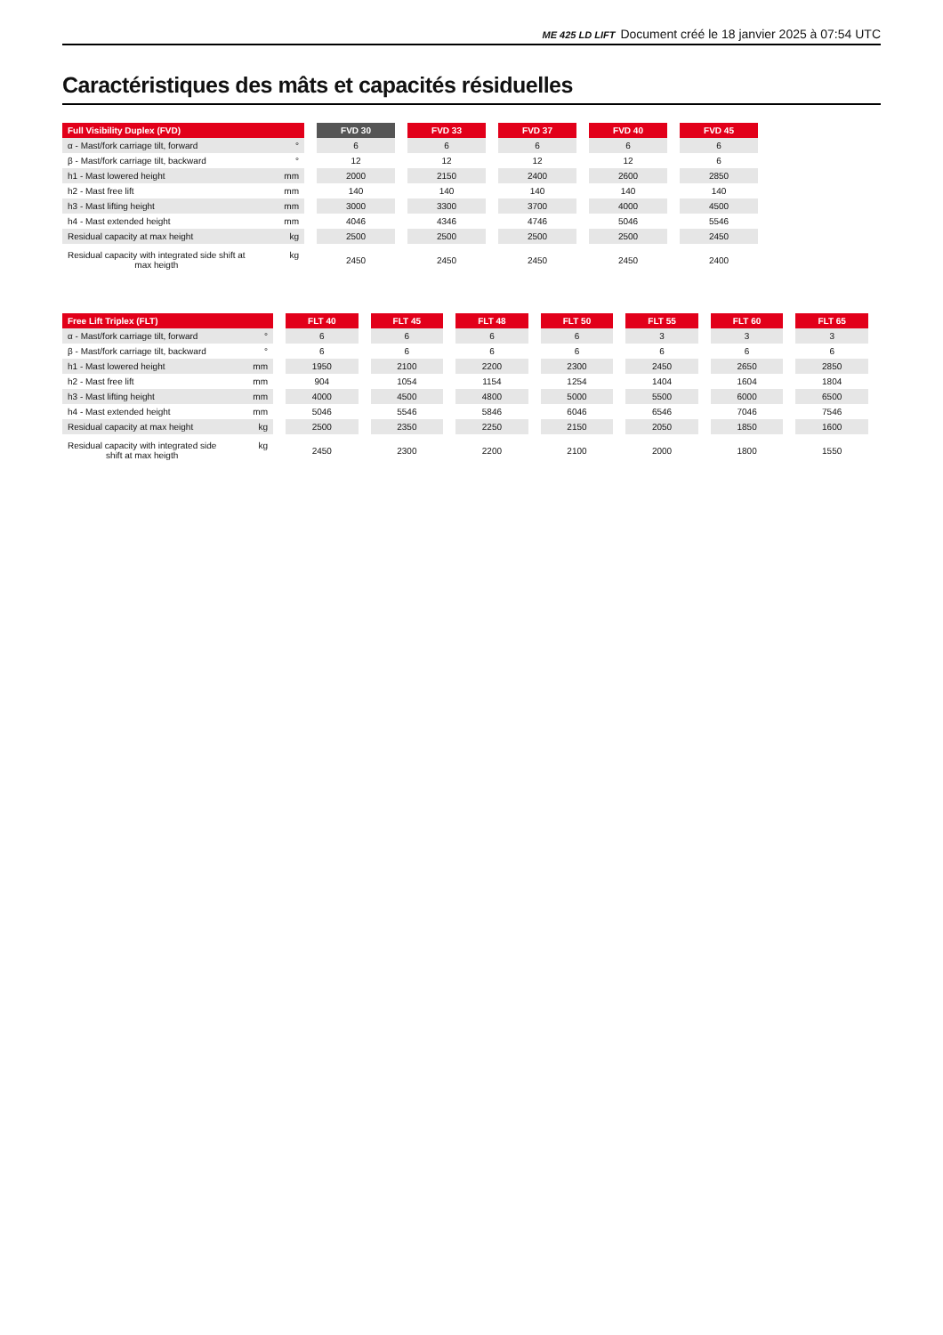ME 425 LD LIFT Document créé le 18 janvier 2025 à 07:54 UTC
Caractéristiques des mâts et capacités résiduelles
| Full Visibility Duplex (FVD) | FVD 30 | FVD 33 | FVD 37 | FVD 40 | FVD 45 |
| --- | --- | --- | --- | --- | --- |
| α - Mast/fork carriage tilt, forward ° | 6 | 6 | 6 | 6 | 6 |
| β - Mast/fork carriage tilt, backward ° | 12 | 12 | 12 | 12 | 6 |
| h1 - Mast lowered height mm | 2000 | 2150 | 2400 | 2600 | 2850 |
| h2 - Mast free lift mm | 140 | 140 | 140 | 140 | 140 |
| h3 - Mast lifting height mm | 3000 | 3300 | 3700 | 4000 | 4500 |
| h4 - Mast extended height mm | 4046 | 4346 | 4746 | 5046 | 5546 |
| Residual capacity at max height kg | 2500 | 2500 | 2500 | 2500 | 2450 |
| Residual capacity with integrated side shift at max heigth kg | 2450 | 2450 | 2450 | 2450 | 2400 |
| Free Lift Triplex (FLT) | FLT 40 | FLT 45 | FLT 48 | FLT 50 | FLT 55 | FLT 60 | FLT 65 |
| --- | --- | --- | --- | --- | --- | --- | --- |
| α - Mast/fork carriage tilt, forward ° | 6 | 6 | 6 | 6 | 3 | 3 | 3 |
| β - Mast/fork carriage tilt, backward ° | 6 | 6 | 6 | 6 | 6 | 6 | 6 |
| h1 - Mast lowered height mm | 1950 | 2100 | 2200 | 2300 | 2450 | 2650 | 2850 |
| h2 - Mast free lift mm | 904 | 1054 | 1154 | 1254 | 1404 | 1604 | 1804 |
| h3 - Mast lifting height mm | 4000 | 4500 | 4800 | 5000 | 5500 | 6000 | 6500 |
| h4 - Mast extended height mm | 5046 | 5546 | 5846 | 6046 | 6546 | 7046 | 7546 |
| Residual capacity at max height kg | 2500 | 2350 | 2250 | 2150 | 2050 | 1850 | 1600 |
| Residual capacity with integrated side shift at max heigth kg | 2450 | 2300 | 2200 | 2100 | 2000 | 1800 | 1550 |